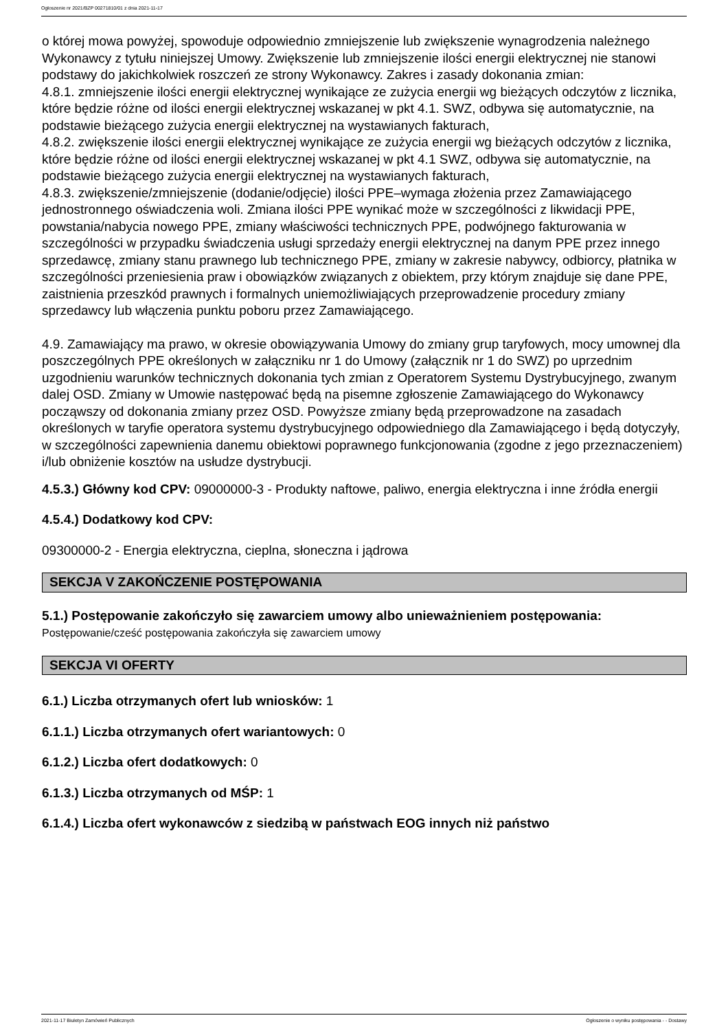Ogłoszenie nr 2021/BZP 00271810/01 z dnia 2021-11-17
o której mowa powyżej, spowoduje odpowiednio zmniejszenie lub zwiększenie wynagrodzenia należnego Wykonawcy z tytułu niniejszej Umowy. Zwiększenie lub zmniejszenie ilości energii elektrycznej nie stanowi podstawy do jakichkolwiek roszczeń ze strony Wykonawcy. Zakres i zasady dokonania zmian:
4.8.1. zmniejszenie ilości energii elektrycznej wynikające ze zużycia energii wg bieżących odczytów z licznika, które będzie różne od ilości energii elektrycznej wskazanej w pkt 4.1. SWZ, odbywa się automatycznie, na podstawie bieżącego zużycia energii elektrycznej na wystawianych fakturach,
4.8.2. zwiększenie ilości energii elektrycznej wynikające ze zużycia energii wg bieżących odczytów z licznika, które będzie różne od ilości energii elektrycznej wskazanej w pkt 4.1 SWZ, odbywa się automatycznie, na podstawie bieżącego zużycia energii elektrycznej na wystawianych fakturach,
4.8.3. zwiększenie/zmniejszenie (dodanie/odjęcie) ilości PPE–wymaga złożenia przez Zamawiającego jednostronnego oświadczenia woli. Zmiana ilości PPE wynikać może w szczególności z likwidacji PPE, powstania/nabycia nowego PPE, zmiany właściwości technicznych PPE, podwójnego fakturowania w szczególności w przypadku świadczenia usługi sprzedaży energii elektrycznej na danym PPE przez innego sprzedawcę, zmiany stanu prawnego lub technicznego PPE, zmiany w zakresie nabywcy, odbiorcy, płatnika w szczególności przeniesienia praw i obowiązków związanych z obiektem, przy którym znajduje się dane PPE, zaistnienia przeszkód prawnych i formalnych uniemożliwiających przeprowadzenie procedury zmiany sprzedawcy lub włączenia punktu poboru przez Zamawiającego.
4.9. Zamawiający ma prawo, w okresie obowiązywania Umowy do zmiany grup taryfowych, mocy umownej dla poszczególnych PPE określonych w załączniku nr 1 do Umowy (załącznik nr 1 do SWZ) po uprzednim uzgodnieniu warunków technicznych dokonania tych zmian z Operatorem Systemu Dystrybucyjnego, zwanym dalej OSD. Zmiany w Umowie następować będą na pisemne zgłoszenie Zamawiającego do Wykonawcy począwszy od dokonania zmiany przez OSD. Powyższe zmiany będą przeprowadzone na zasadach określonych w taryfie operatora systemu dystrybucyjnego odpowiedniego dla Zamawiającego i będą dotyczyły, w szczególności zapewnienia danemu obiektowi poprawnego funkcjonowania (zgodne z jego przeznaczeniem) i/lub obniżenie kosztów na usłudze dystrybucji.
4.5.3.) Główny kod CPV: 09000000-3 - Produkty naftowe, paliwo, energia elektryczna i inne źródła energii
4.5.4.) Dodatkowy kod CPV:
09300000-2 - Energia elektryczna, cieplna, słoneczna i jądrowa
SEKCJA V ZAKOŃCZENIE POSTĘPOWANIA
5.1.) Postępowanie zakończyło się zawarciem umowy albo unieważnieniem postępowania:
Postępowanie/cześć postępowania zakończyła się zawarciem umowy
SEKCJA VI OFERTY
6.1.) Liczba otrzymanych ofert lub wniosków: 1
6.1.1.) Liczba otrzymanych ofert wariantowych: 0
6.1.2.) Liczba ofert dodatkowych: 0
6.1.3.) Liczba otrzymanych od MŚP: 1
6.1.4.) Liczba ofert wykonawców z siedzibą w państwach EOG innych niż państwo
2021-11-17 Biuletyn Zamówień Publicznych Ogłoszenie o wyniku postępowania - - Dostawy